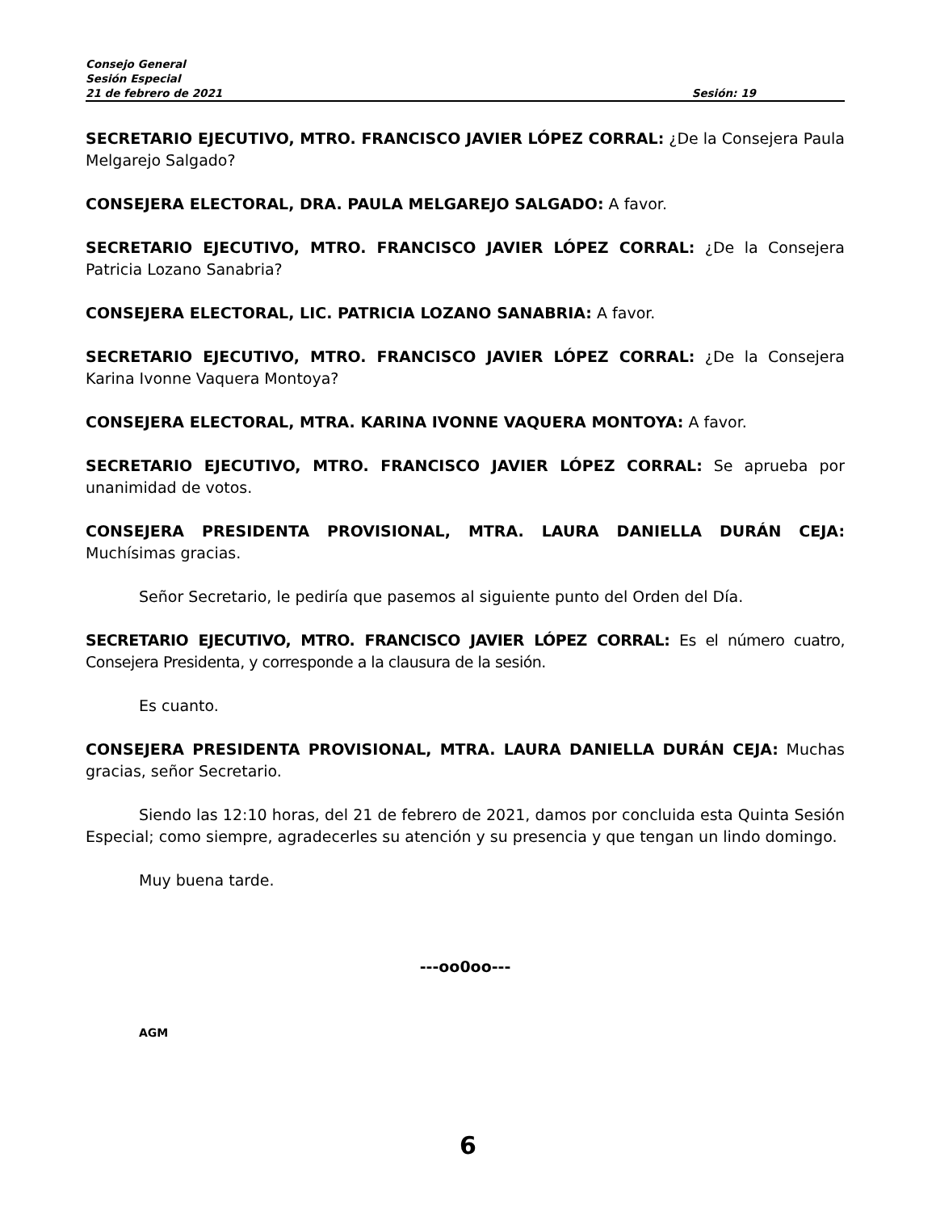Consejo General
Sesión Especial
21 de febrero de 2021 Sesión: 19
SECRETARIO EJECUTIVO, MTRO. FRANCISCO JAVIER LÓPEZ CORRAL: ¿De la Consejera Paula Melgarejo Salgado?
CONSEJERA ELECTORAL, DRA. PAULA MELGAREJO SALGADO: A favor.
SECRETARIO EJECUTIVO, MTRO. FRANCISCO JAVIER LÓPEZ CORRAL: ¿De la Consejera Patricia Lozano Sanabria?
CONSEJERA ELECTORAL, LIC. PATRICIA LOZANO SANABRIA: A favor.
SECRETARIO EJECUTIVO, MTRO. FRANCISCO JAVIER LÓPEZ CORRAL: ¿De la Consejera Karina Ivonne Vaquera Montoya?
CONSEJERA ELECTORAL, MTRA. KARINA IVONNE VAQUERA MONTOYA: A favor.
SECRETARIO EJECUTIVO, MTRO. FRANCISCO JAVIER LÓPEZ CORRAL: Se aprueba por unanimidad de votos.
CONSEJERA PRESIDENTA PROVISIONAL, MTRA. LAURA DANIELLA DURÁN CEJA: Muchísimas gracias.
Señor Secretario, le pediría que pasemos al siguiente punto del Orden del Día.
SECRETARIO EJECUTIVO, MTRO. FRANCISCO JAVIER LÓPEZ CORRAL: Es el número cuatro, Consejera Presidenta, y corresponde a la clausura de la sesión.
Es cuanto.
CONSEJERA PRESIDENTA PROVISIONAL, MTRA. LAURA DANIELLA DURÁN CEJA: Muchas gracias, señor Secretario.
Siendo las 12:10 horas, del 21 de febrero de 2021, damos por concluida esta Quinta Sesión Especial; como siempre, agradecerles su atención y su presencia y que tengan un lindo domingo.
Muy buena tarde.
---oo0oo---
AGM
6